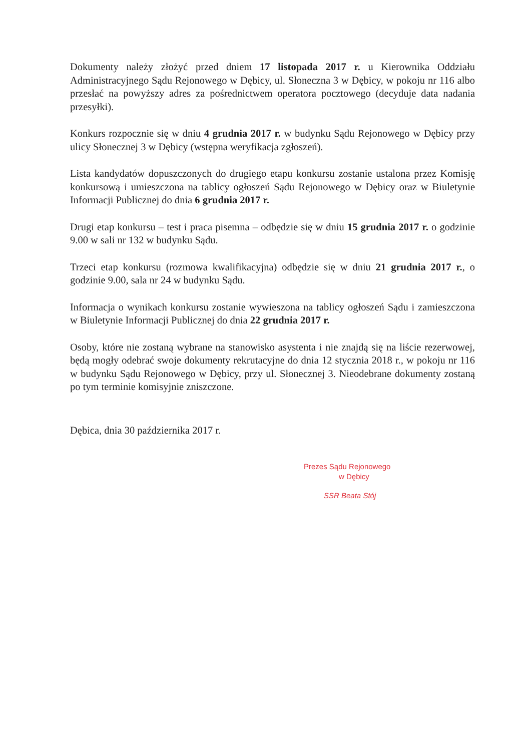Dokumenty należy złożyć przed dniem 17 listopada 2017 r. u Kierownika Oddziału Administracyjnego Sądu Rejonowego w Dębicy, ul. Słoneczna 3 w Dębicy, w pokoju nr 116 albo przesłać na powyższy adres za pośrednictwem operatora pocztowego (decyduje data nadania przesyłki).
Konkurs rozpocznie się w dniu 4 grudnia 2017 r. w budynku Sądu Rejonowego w Dębicy przy ulicy Słonecznej 3 w Dębicy (wstępna weryfikacja zgłoszeń).
Lista kandydatów dopuszczonych do drugiego etapu konkursu zostanie ustalona przez Komisję konkursową i umieszczona na tablicy ogłoszeń Sądu Rejonowego w Dębicy oraz w Biuletynie Informacji Publicznej do dnia 6 grudnia 2017 r.
Drugi etap konkursu – test i praca pisemna – odbędzie się w dniu 15 grudnia 2017 r. o godzinie 9.00 w sali nr 132 w budynku Sądu.
Trzeci etap konkursu (rozmowa kwalifikacyjna) odbędzie się w dniu 21 grudnia 2017 r., o godzinie 9.00, sala nr 24 w budynku Sądu.
Informacja o wynikach konkursu zostanie wywieszona na tablicy ogłoszeń Sądu i zamieszczona w Biuletynie Informacji Publicznej do dnia 22 grudnia 2017 r.
Osoby, które nie zostaną wybrane na stanowisko asystenta i nie znajdą się na liście rezerwowej, będą mogły odebrać swoje dokumenty rekrutacyjne do dnia 12 stycznia 2018 r., w pokoju nr 116 w budynku Sądu Rejonowego w Dębicy, przy ul. Słonecznej 3. Nieodebrane dokumenty zostaną po tym terminie komisyjnie zniszczone.
Dębica, dnia 30 października 2017 r.
Prezes Sądu Rejonowego
w Dębicy
SSR Beata Stój